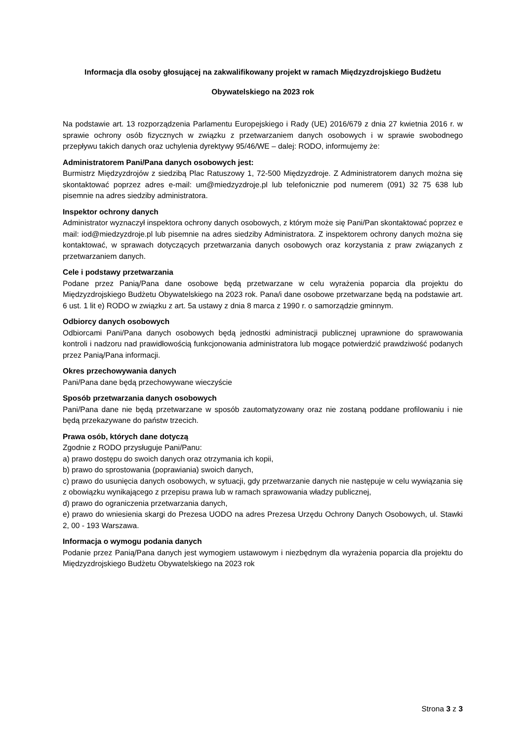Informacja dla osoby głosującej na zakwalifikowany projekt w ramach Międzyzdrojskiego Budżetu
Obywatelskiego na 2023 rok
Na podstawie art. 13 rozporządzenia Parlamentu Europejskiego i Rady (UE) 2016/679 z dnia 27 kwietnia 2016 r. w sprawie ochrony osób fizycznych w związku z przetwarzaniem danych osobowych i w sprawie swobodnego przepływu takich danych oraz uchylenia dyrektywy 95/46/WE – dalej: RODO, informujemy że:
Administratorem Pani/Pana danych osobowych jest:
Burmistrz Międzyzdrojów z siedzibą Plac Ratuszowy 1, 72-500 Międzyzdroje. Z Administratorem danych można się skontaktować poprzez adres e-mail: um@miedzyzdroje.pl lub telefonicznie pod numerem (091) 32 75 638 lub pisemnie na adres siedziby administratora.
Inspektor ochrony danych
Administrator wyznaczył inspektora ochrony danych osobowych, z którym może się Pani/Pan skontaktować poprzez e mail: iod@miedzyzdroje.pl lub pisemnie na adres siedziby Administratora. Z inspektorem ochrony danych można się kontaktować, w sprawach dotyczących przetwarzania danych osobowych oraz korzystania z praw związanych z przetwarzaniem danych.
Cele i podstawy przetwarzania
Podane przez Panią/Pana dane osobowe będą przetwarzane w celu wyrażenia poparcia dla projektu do Międzyzdrojskiego Budżetu Obywatelskiego na 2023 rok. Pana/i dane osobowe przetwarzane będą na podstawie art. 6 ust. 1 lit e) RODO w związku z art. 5a ustawy z dnia 8 marca z 1990 r. o samorządzie gminnym.
Odbiorcy danych osobowych
Odbiorcami Pani/Pana danych osobowych będą jednostki administracji publicznej uprawnione do sprawowania kontroli i nadzoru nad prawidłowością funkcjonowania administratora lub mogące potwierdzić prawdziwość podanych przez Panią/Pana informacji.
Okres przechowywania danych
Pani/Pana dane będą przechowywane wieczyście
Sposób przetwarzania danych osobowych
Pani/Pana dane nie będą przetwarzane w sposób zautomatyzowany oraz nie zostaną poddane profilowaniu i nie będą przekazywane do państw trzecich.
Prawa osób, których dane dotyczą
Zgodnie z RODO przysługuje Pani/Panu:
a) prawo dostępu do swoich danych oraz otrzymania ich kopii,
b) prawo do sprostowania (poprawiania) swoich danych,
c) prawo do usunięcia danych osobowych, w sytuacji, gdy przetwarzanie danych nie następuje w celu wywiązania się z obowiązku wynikającego z przepisu prawa lub w ramach sprawowania władzy publicznej,
d) prawo do ograniczenia przetwarzania danych,
e) prawo do wniesienia skargi do Prezesa UODO na adres Prezesa Urzędu Ochrony Danych Osobowych, ul. Stawki 2, 00 - 193 Warszawa.
Informacja o wymogu podania danych
Podanie przez Panią/Pana danych jest wymogiem ustawowym i niezbędnym dla wyrażenia poparcia dla projektu do Międzyzdrojskiego Budżetu Obywatelskiego na 2023 rok
Strona 3 z 3